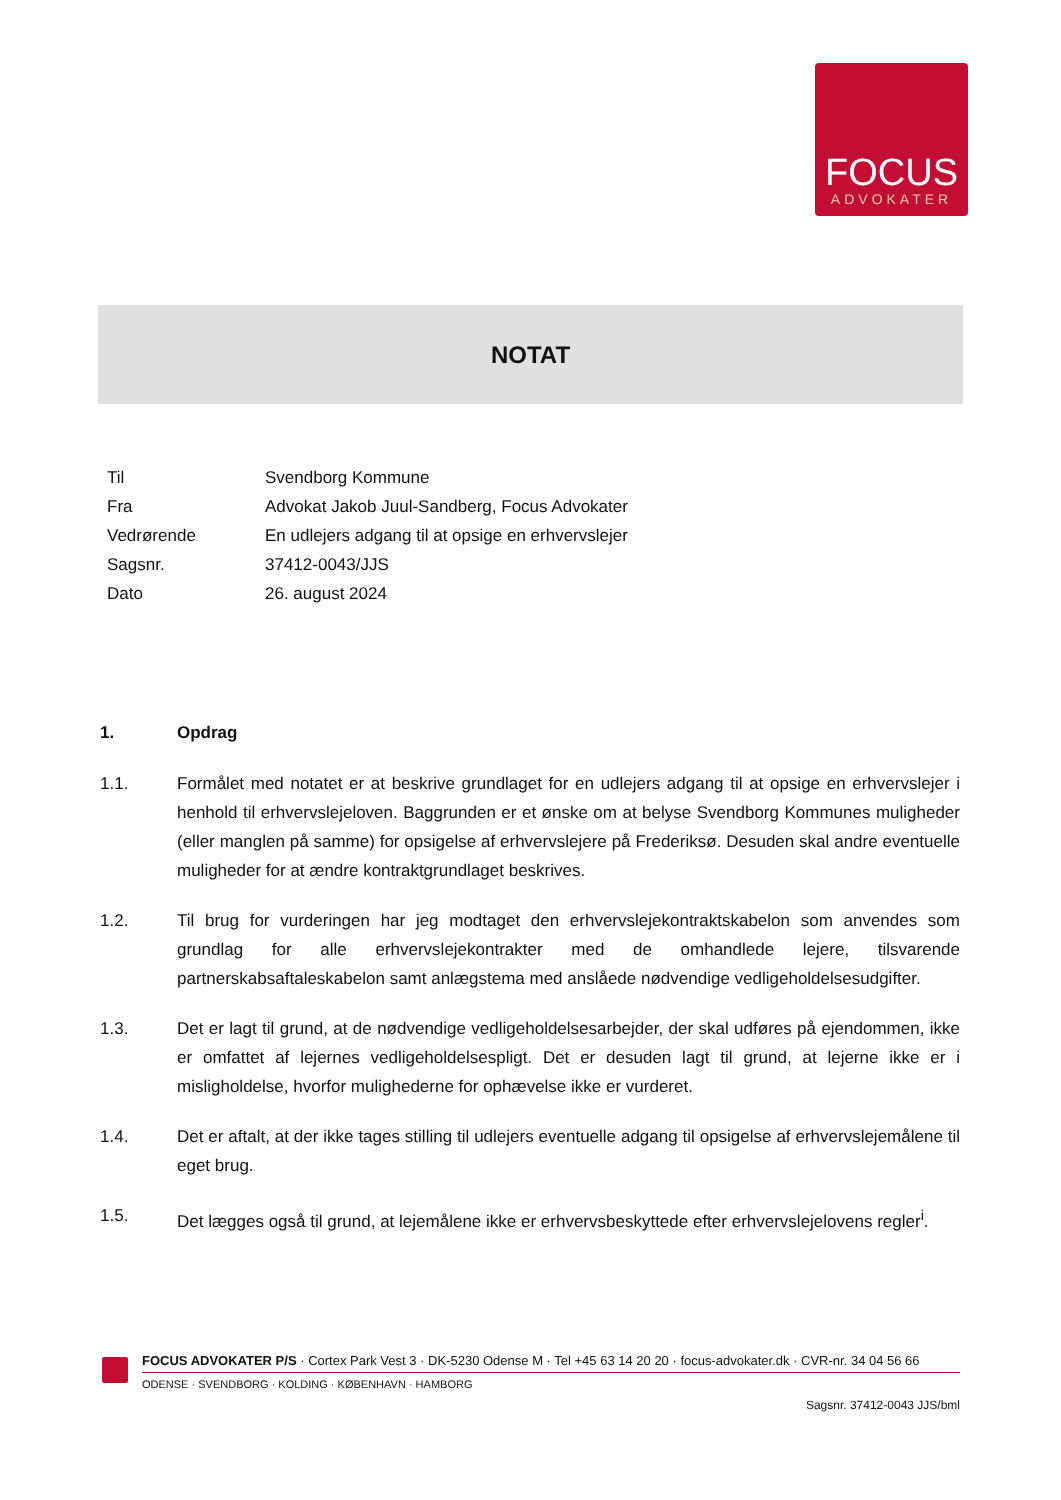FOCUS
ADVOKATER
NOTAT
| Til | Svendborg Kommune |
| Fra | Advokat Jakob Juul-Sandberg, Focus Advokater |
| Vedrørende | En udlejers adgang til at opsige en erhvervslejer |
| Sagsnr. | 37412-0043/JJS |
| Dato | 26. august 2024 |
1. Opdrag
1.1. Formålet med notatet er at beskrive grundlaget for en udlejers adgang til at opsige en erhvervslejer i henhold til erhvervslejeloven. Baggrunden er et ønske om at belyse Svendborg Kommunes muligheder (eller manglen på samme) for opsigelse af erhvervslejere på Frederiksø. Desuden skal andre eventuelle muligheder for at ændre kontraktgrundlaget beskrives.
1.2. Til brug for vurderingen har jeg modtaget den erhvervslejekontraktskabelon som anvendes som grundlag for alle erhvervslejekontrakter med de omhandlede lejere, tilsvarende partnerskabsaftaleskabelon samt anlægstema med anslåede nødvendige vedligeholdelsesudgifter.
1.3. Det er lagt til grund, at de nødvendige vedligeholdelsesarbejder, der skal udføres på ejendommen, ikke er omfattet af lejernes vedligeholdelsespligt. Det er desuden lagt til grund, at lejerne ikke er i misligholdelse, hvorfor mulighederne for ophævelse ikke er vurderet.
1.4. Det er aftalt, at der ikke tages stilling til udlejers eventuelle adgang til opsigelse af erhvervslejemålene til eget brug.
1.5. Det lægges også til grund, at lejemålene ikke er erhvervsbeskyttede efter erhvervslejelovens regler<sup>i</sup>.
FOCUS ADVOKATER P/S · Cortex Park Vest 3 · DK-5230 Odense M · Tel +45 63 14 20 20 · focus-advokater.dk · CVR-nr. 34 04 56 66
ODENSE · SVENDBORG · KOLDING · KØBENHAVN · HAMBORG
Sagsnr. 37412-0043 JJS/bml